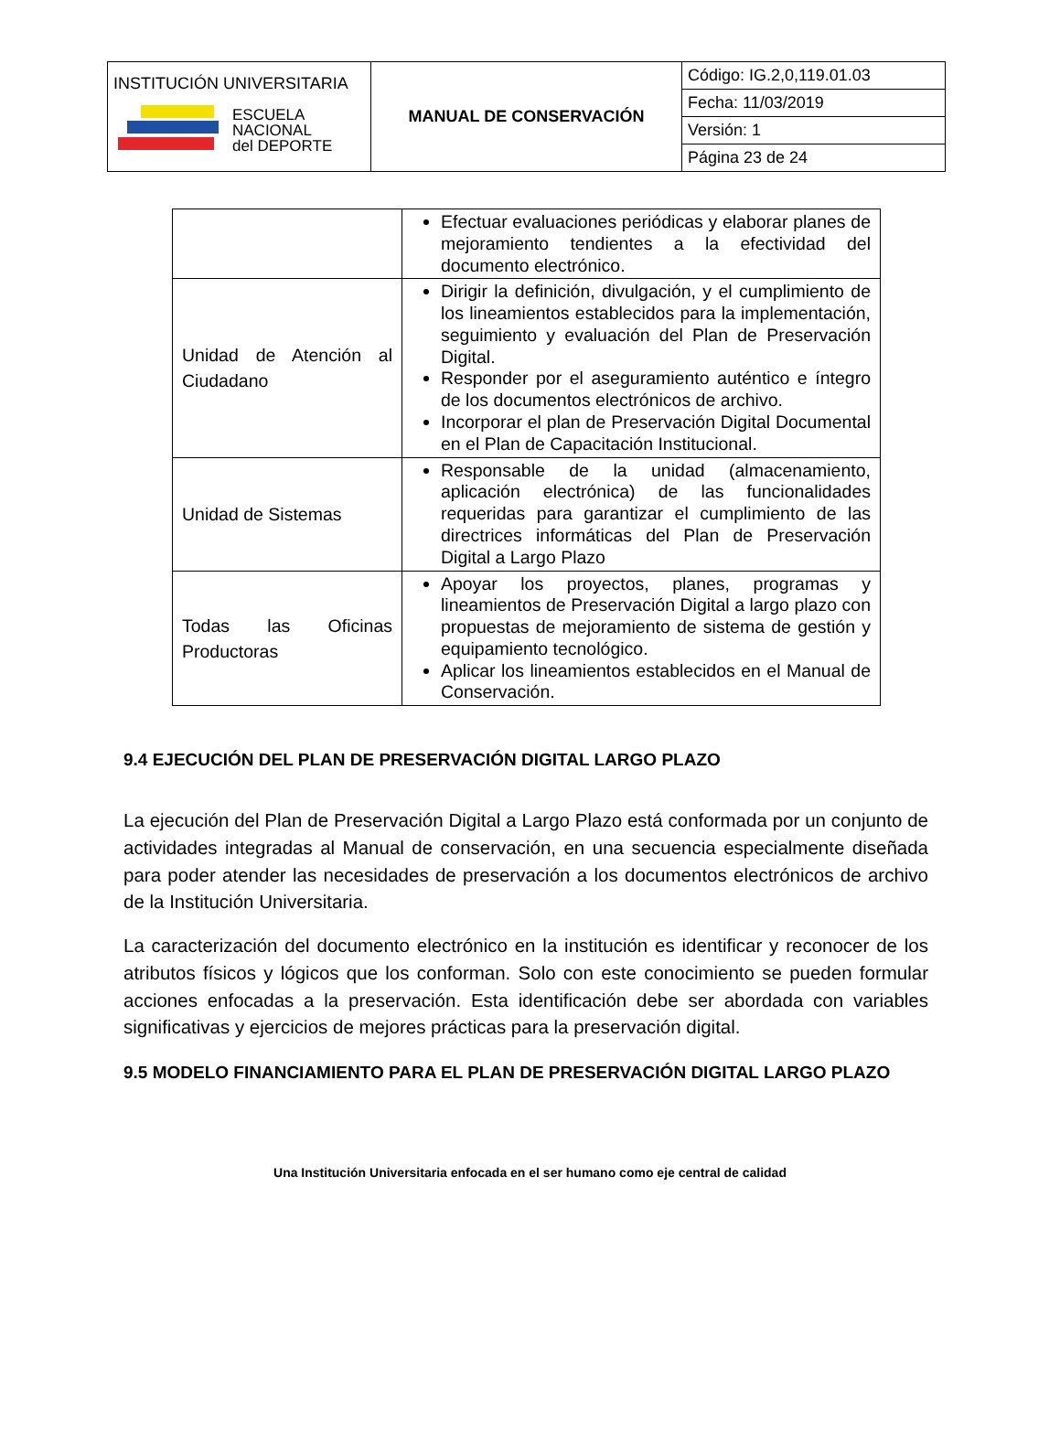| INSTITUCIÓN UNIVERSITARIA ESCUELA NACIONAL del DEPORTE | MANUAL DE CONSERVACIÓN | Código: IG.2,0,119.01.03 |
| | | Fecha: 11/03/2019 |
| | | Versión: 1 |
| | | Página 23 de 24 |
| | Efectuar evaluaciones periódicas y elaborar planes de mejoramiento tendientes a la efectividad del documento electrónico. |
| Unidad de Atención al Ciudadano | Dirigir la definición, divulgación, y el cumplimiento de los lineamientos establecidos para la implementación, seguimiento y evaluación del Plan de Preservación Digital. Responder por el aseguramiento auténtico e íntegro de los documentos electrónicos de archivo. Incorporar el plan de Preservación Digital Documental en el Plan de Capacitación Institucional. |
| Unidad de Sistemas | Responsable de la unidad (almacenamiento, aplicación electrónica) de las funcionalidades requeridas para garantizar el cumplimiento de las directrices informáticas del Plan de Preservación Digital a Largo Plazo |
| Todas las Oficinas Productoras | Apoyar los proyectos, planes, programas y lineamientos de Preservación Digital a largo plazo con propuestas de mejoramiento de sistema de gestión y equipamiento tecnológico. Aplicar los lineamientos establecidos en el Manual de Conservación. |
9.4 EJECUCIÓN DEL PLAN DE PRESERVACIÓN DIGITAL LARGO PLAZO
La ejecución del Plan de Preservación Digital a Largo Plazo está conformada por un conjunto de actividades integradas al Manual de conservación, en una secuencia especialmente diseñada para poder atender las necesidades de preservación a los documentos electrónicos de archivo de la Institución Universitaria.
La caracterización del documento electrónico en la institución es identificar y reconocer de los atributos físicos y lógicos que los conforman. Solo con este conocimiento se pueden formular acciones enfocadas a la preservación. Esta identificación debe ser abordada con variables significativas y ejercicios de mejores prácticas para la preservación digital.
9.5 MODELO FINANCIAMIENTO PARA EL PLAN DE PRESERVACIÓN DIGITAL LARGO PLAZO
Una Institución Universitaria enfocada en el ser humano como eje central de calidad